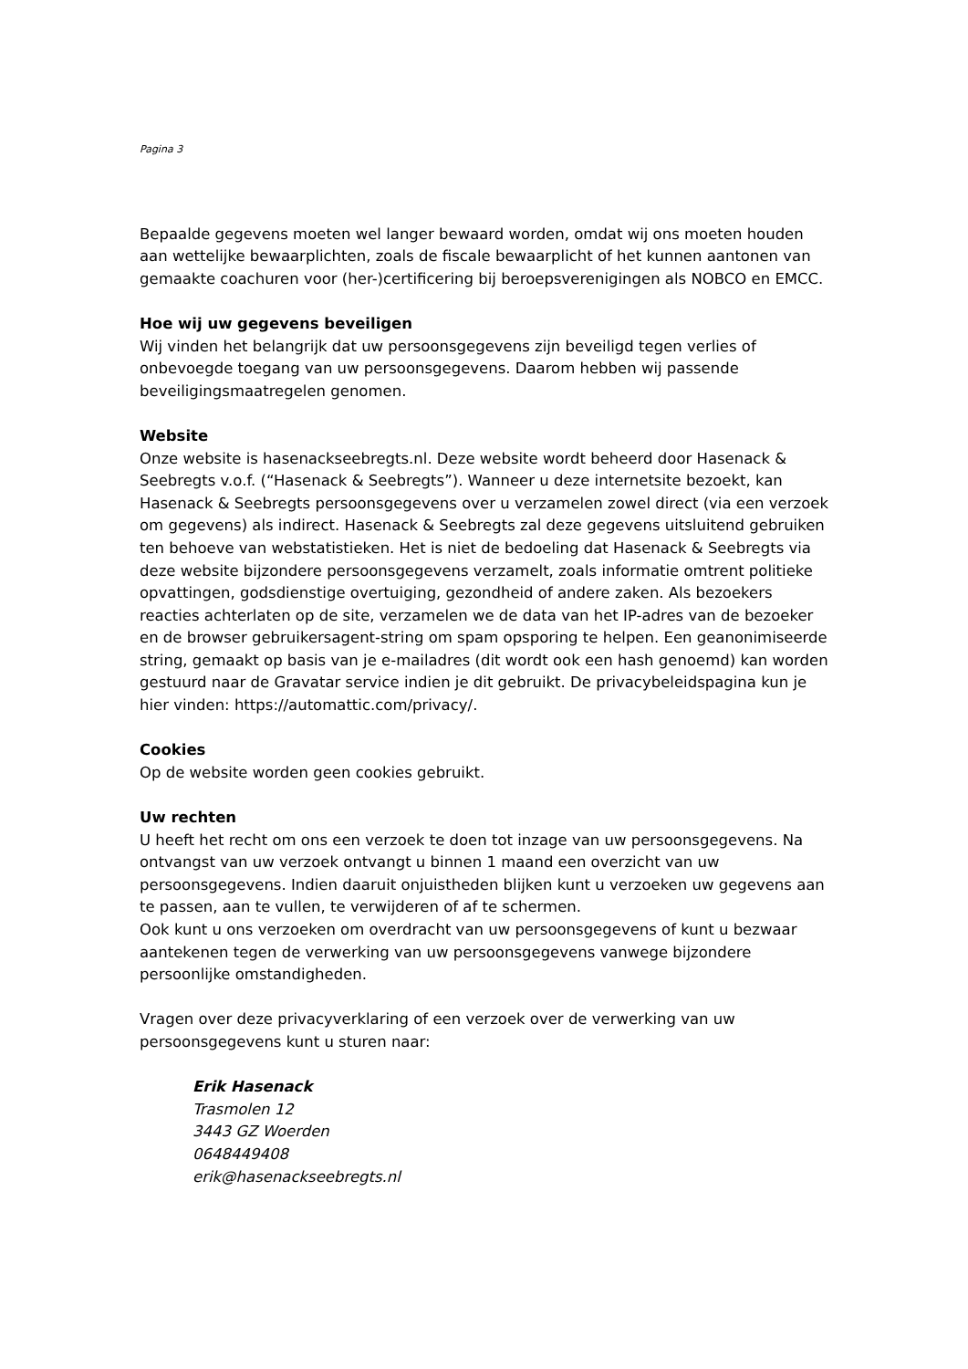Pagina 3
Bepaalde gegevens moeten wel langer bewaard worden, omdat wij ons moeten houden aan wettelijke bewaarplichten, zoals de fiscale bewaarplicht of het kunnen aantonen van gemaakte coachuren voor (her-)certificering bij beroepsverenigingen als NOBCO en EMCC.
Hoe wij uw gegevens beveiligen
Wij vinden het belangrijk dat uw persoonsgegevens zijn beveiligd tegen verlies of onbevoegde toegang van uw persoonsgegevens. Daarom hebben wij passende beveiligingsmaatregelen genomen.
Website
Onze website is hasenackseebregts.nl. Deze website wordt beheerd door Hasenack & Seebregts v.o.f. (“Hasenack & Seebregts”). Wanneer u deze internetsite bezoekt, kan Hasenack & Seebregts persoonsgegevens over u verzamelen zowel direct (via een verzoek om gegevens) als indirect. Hasenack & Seebregts zal deze gegevens uitsluitend gebruiken ten behoeve van webstatistieken. Het is niet de bedoeling dat Hasenack & Seebregts via deze website bijzondere persoonsgegevens verzamelt, zoals informatie omtrent politieke opvattingen, godsdienstige overtuiging, gezondheid of andere zaken. Als bezoekers reacties achterlaten op de site, verzamelen we de data van het IP-adres van de bezoeker en de browser gebruikersagent-string om spam opsporing te helpen. Een geanonimiseerde string, gemaakt op basis van je e-mailadres (dit wordt ook een hash genoemd) kan worden gestuurd naar de Gravatar service indien je dit gebruikt. De privacybeleidspagina kun je hier vinden: https://automattic.com/privacy/.
Cookies
Op de website worden geen cookies gebruikt.
Uw rechten
U heeft het recht om ons een verzoek te doen tot inzage van uw persoonsgegevens. Na ontvangst van uw verzoek ontvangt u binnen 1 maand een overzicht van uw persoonsgegevens. Indien daaruit onjuistheden blijken kunt u verzoeken uw gegevens aan te passen, aan te vullen, te verwijderen of af te schermen.
Ook kunt u ons verzoeken om overdracht van uw persoonsgegevens of kunt u bezwaar aantekenen tegen de verwerking van uw persoonsgegevens vanwege bijzondere persoonlijke omstandigheden.
Vragen over deze privacyverklaring of een verzoek over de verwerking van uw persoonsgegevens kunt u sturen naar:
Erik Hasenack
Trasmolen 12
3443 GZ Woerden
0648449408
erik@hasenackseebregts.nl